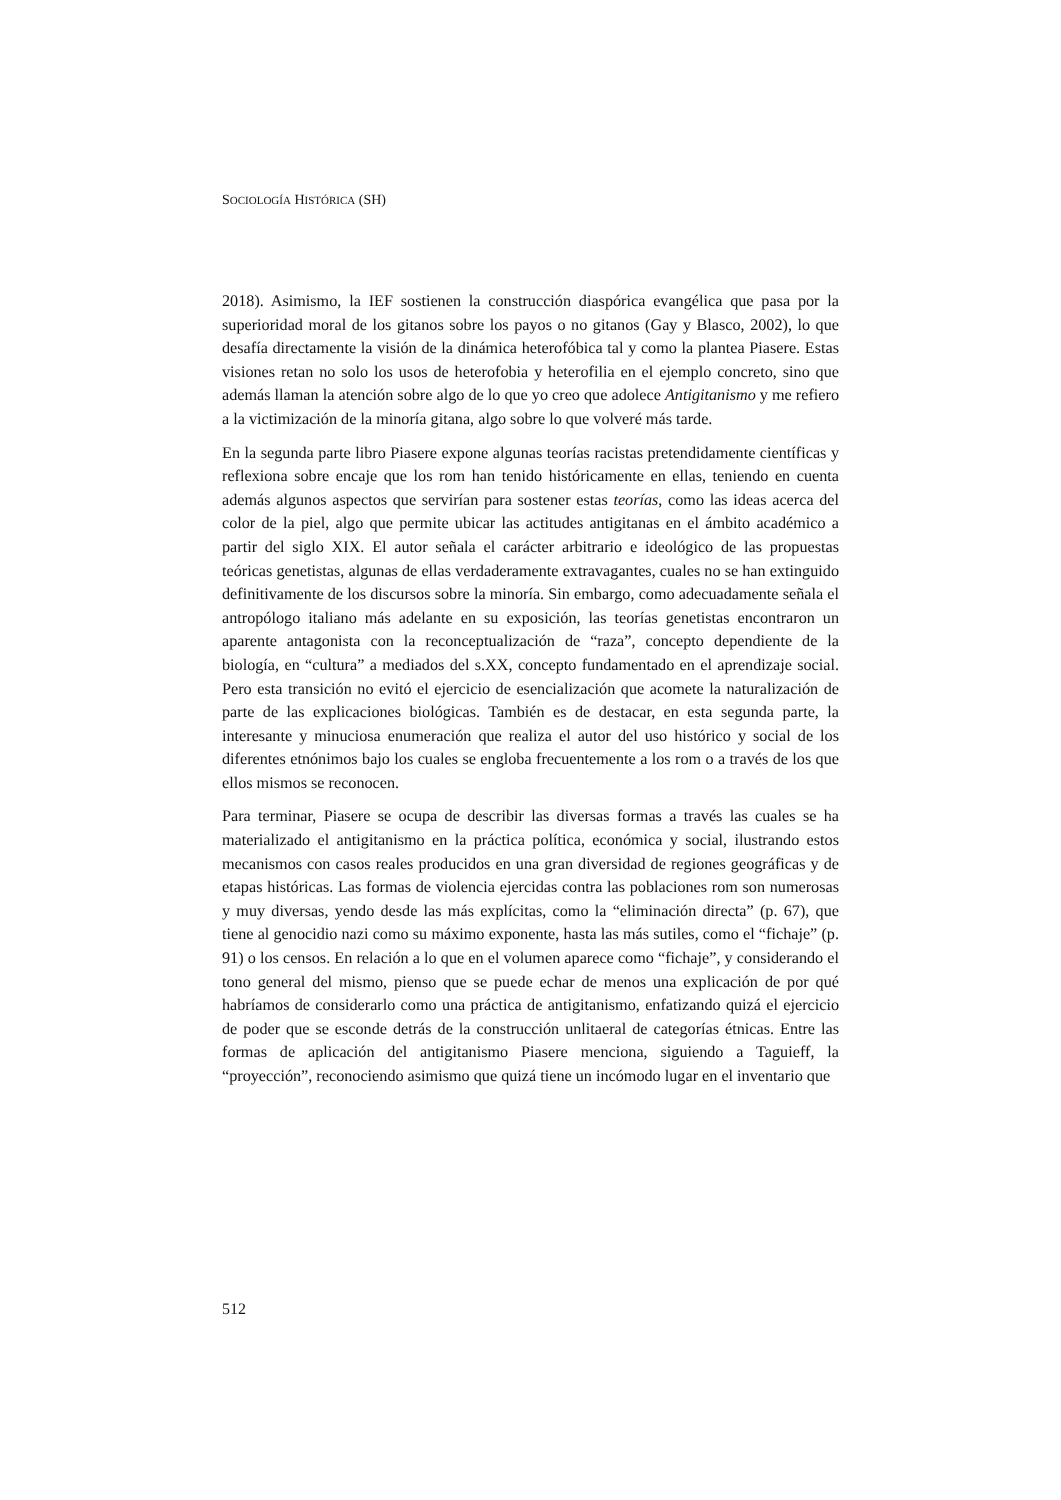SOCIOLOGÍA HISTÓRICA (SH)
2018). Asimismo, la IEF sostienen la construcción diaspórica evangélica que pasa por la superioridad moral de los gitanos sobre los payos o no gitanos (Gay y Blasco, 2002), lo que desafía directamente la visión de la dinámica heterofóbica tal y como la plantea Piasere. Estas visiones retan no solo los usos de heterofobia y heterofilia en el ejemplo concreto, sino que además llaman la atención sobre algo de lo que yo creo que adolece Antigitanismo y me refiero a la victimización de la minoría gitana, algo sobre lo que volveré más tarde.
En la segunda parte libro Piasere expone algunas teorías racistas pretendidamente científicas y reflexiona sobre encaje que los rom han tenido históricamente en ellas, teniendo en cuenta además algunos aspectos que servirían para sostener estas teorías, como las ideas acerca del color de la piel, algo que permite ubicar las actitudes antigitanas en el ámbito académico a partir del siglo XIX. El autor señala el carácter arbitrario e ideológico de las propuestas teóricas genetistas, algunas de ellas verdaderamente extravagantes, cuales no se han extinguido definitivamente de los discursos sobre la minoría. Sin embargo, como adecuadamente señala el antropólogo italiano más adelante en su exposición, las teorías genetistas encontraron un aparente antagonista con la reconceptualización de “raza”, concepto dependiente de la biología, en “cultura” a mediados del s.XX, concepto fundamentado en el aprendizaje social. Pero esta transición no evitó el ejercicio de esencialización que acomete la naturalización de parte de las explicaciones biológicas. También es de destacar, en esta segunda parte, la interesante y minuciosa enumeración que realiza el autor del uso histórico y social de los diferentes etnónimos bajo los cuales se engloba frecuentemente a los rom o a través de los que ellos mismos se reconocen.
Para terminar, Piasere se ocupa de describir las diversas formas a través las cuales se ha materializado el antigitanismo en la práctica política, económica y social, ilustrando estos mecanismos con casos reales producidos en una gran diversidad de regiones geográficas y de etapas históricas. Las formas de violencia ejercidas contra las poblaciones rom son numerosas y muy diversas, yendo desde las más explícitas, como la “eliminación directa” (p. 67), que tiene al genocidio nazi como su máximo exponente, hasta las más sutiles, como el “fichaje” (p. 91) o los censos. En relación a lo que en el volumen aparece como “fichaje”, y considerando el tono general del mismo, pienso que se puede echar de menos una explicación de por qué habríamos de considerarlo como una práctica de antigitanismo, enfatizando quizá el ejercicio de poder que se esconde detrás de la construcción unlitaeral de categorías étnicas. Entre las formas de aplicación del antigitanismo Piasere menciona, siguiendo a Taguieff, la “proyección”, reconociendo asimismo que quizá tiene un incómodo lugar en el inventario que
512